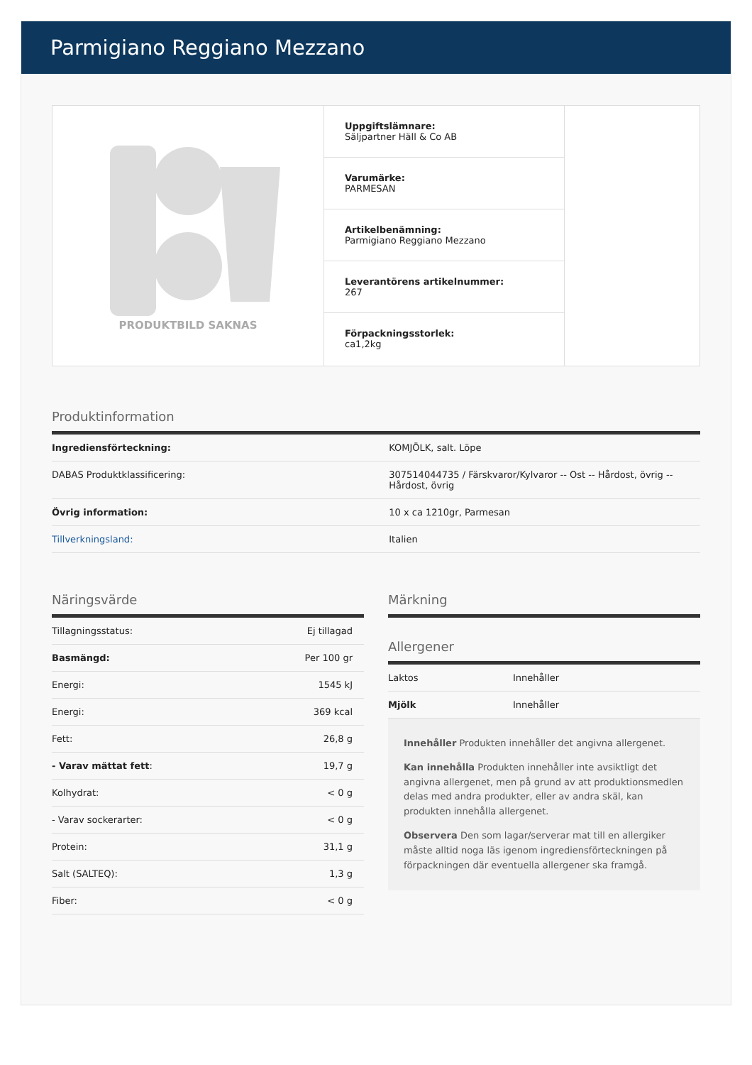Parmigiano Reggiano Mezzano
PRODUKTBILD SAKNAS
Uppgiftslämnare:
Säljpartner Häll & Co AB
Varumärke:
PARMESAN
Artikelbenämning:
Parmigiano Reggiano Mezzano
Leverantörens artikelnummer:
267
Förpackningsstorlek:
ca1,2kg
Produktinformation
| Ingrediensförteckning: | KOMJÖLK, salt. Löpe |
| DABAS Produktklassificering: | 307514044735 / Färskvaror/Kylvaror -- Ost -- Hårdost, övrig -- Hårdost, övrig |
| Övrig information: | 10 x ca 1210gr, Parmesan |
| Tillverkningsland: | Italien |
Näringsvärde
| Tillagningsstatus: | Ej tillagad |
| Basmängd: | Per 100 gr |
| Energi: | 1545 kJ |
| Energi: | 369 kcal |
| Fett: | 26,8 g |
| - Varav mättat fett : | 19,7 g |
| Kolhydrat: | < 0 g |
| - Varav sockerarter: | < 0 g |
| Protein: | 31,1 g |
| Salt (SALTEQ): | 1,3 g |
| Fiber: | < 0 g |
Märkning
Allergener
| Laktos | Innehåller |
| Mjölk | Innehåller |
Innehåller Produkten innehåller det angivna allergenet.
Kan innehålla Produkten innehåller inte avsiktligt det angivna allergenet, men på grund av att produktionsmedlen delas med andra produkter, eller av andra skäl, kan produkten innehålla allergenet.
Observera Den som lagar/serverar mat till en allergiker måste alltid noga läs igenom ingrediensförteckningen på förpackningen där eventuella allergener ska framgå.